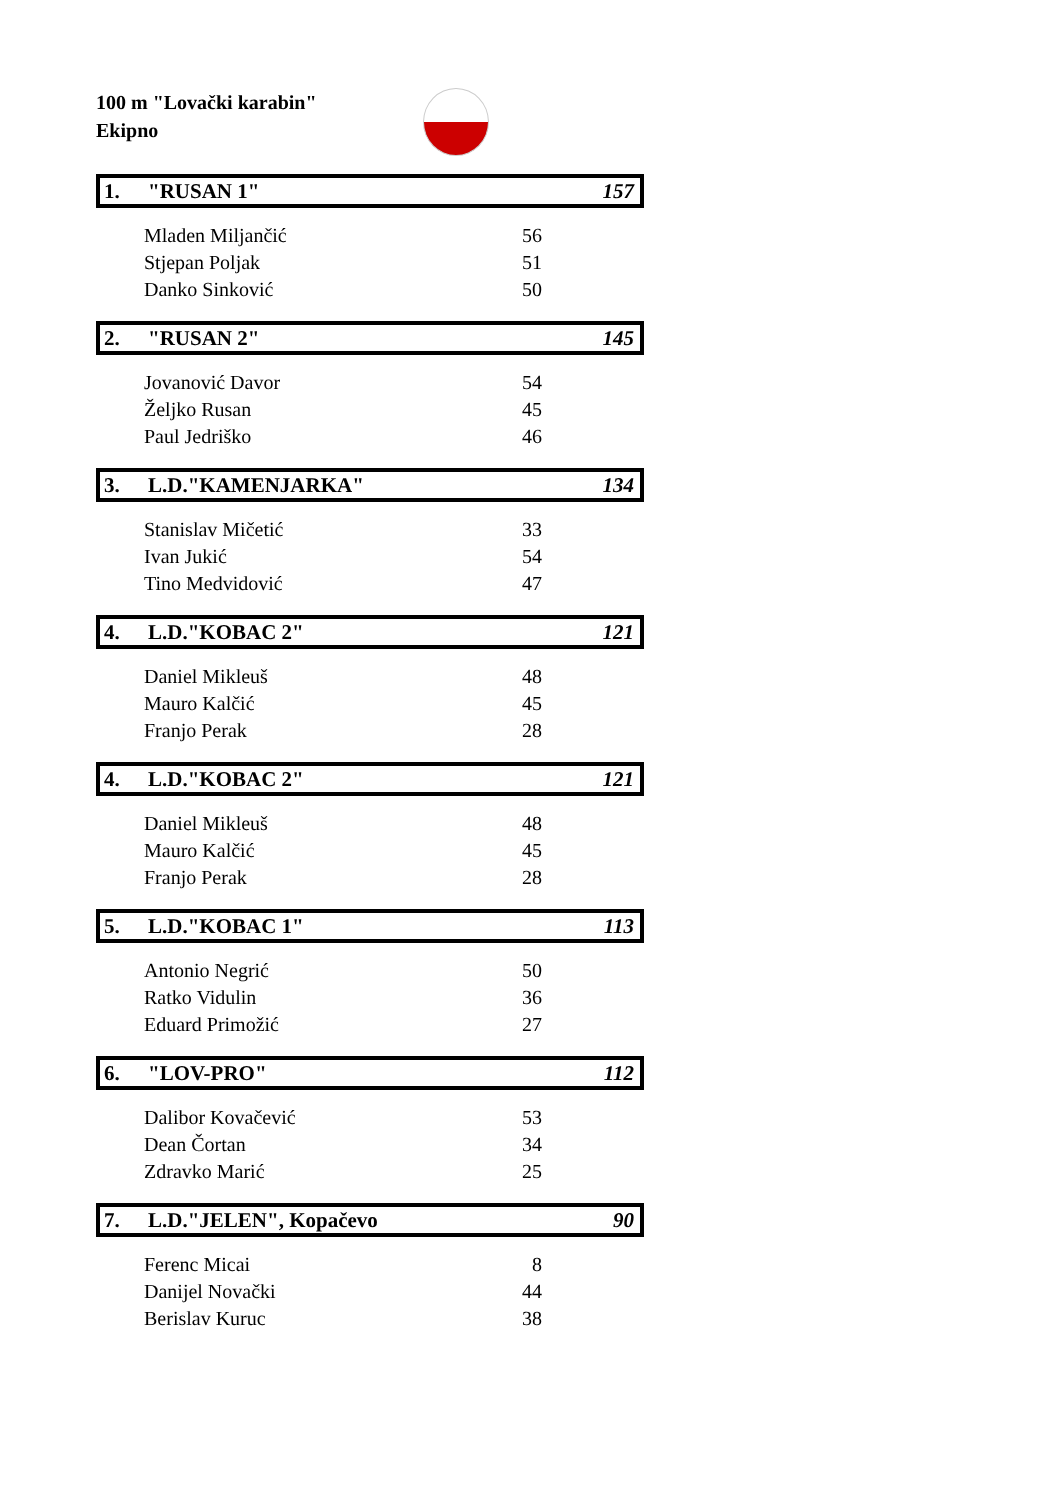100 m "Lovački karabin"
Ekipno
1. "RUSAN 1" 157
| Mladen Miljančić | 56 |
| Stjepan Poljak | 51 |
| Danko Sinković | 50 |
2. "RUSAN 2" 145
| Jovanović Davor | 54 |
| Željko Rusan | 45 |
| Paul Jedriško | 46 |
3. L.D."KAMENJARKA" 134
| Stanislav Mičetić | 33 |
| Ivan Jukić | 54 |
| Tino Medvidović | 47 |
4. L.D."KOBAC 2" 121
| Daniel Mikleuš | 48 |
| Mauro Kalčić | 45 |
| Franjo Perak | 28 |
4. L.D."KOBAC 2" 121
| Daniel Mikleuš | 48 |
| Mauro Kalčić | 45 |
| Franjo Perak | 28 |
5. L.D."KOBAC 1" 113
| Antonio Negrić | 50 |
| Ratko Vidulin | 36 |
| Eduard Primožić | 27 |
6. "LOV-PRO" 112
| Dalibor Kovačević | 53 |
| Dean Čortan | 34 |
| Zdravko Marić | 25 |
7. L.D."JELEN", Kopačevo 90
| Ferenc Micai | 8 |
| Danijel Novački | 44 |
| Berislav Kuruc | 38 |